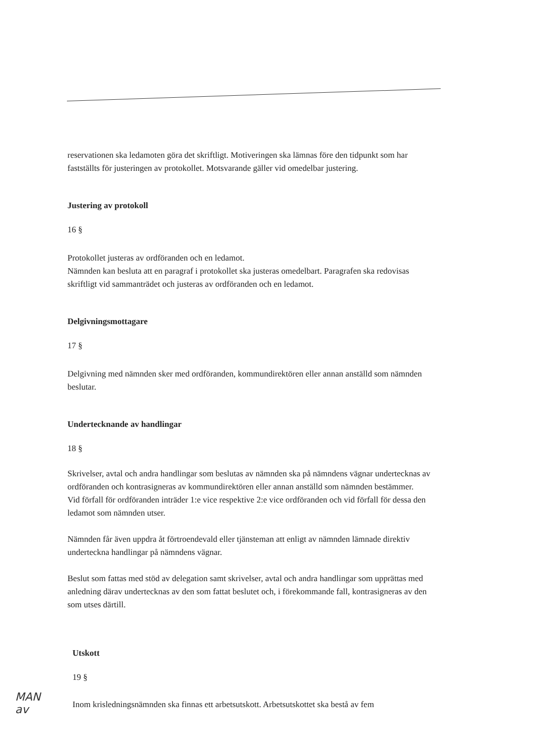reservationen ska ledamoten göra det skriftligt. Motiveringen ska lämnas före den tidpunkt som har fastställts för justeringen av protokollet. Motsvarande gäller vid omedelbar justering.
Justering av protokoll
16 §
Protokollet justeras av ordföranden och en ledamot.
Nämnden kan besluta att en paragraf i protokollet ska justeras omedelbart. Paragrafen ska redovisas skriftligt vid sammanträdet och justeras av ordföranden och en ledamot.
Delgivningsmottagare
17 §
Delgivning med nämnden sker med ordföranden, kommundirektören eller annan anställd som nämnden beslutar.
Undertecknande av handlingar
18 §
Skrivelser, avtal och andra handlingar som beslutas av nämnden ska på nämndens vägnar undertecknas av ordföranden och kontrasigneras av kommundirektören eller annan anställd som nämnden bestämmer.
Vid förfall för ordföranden inträder 1:e vice respektive 2:e vice ordföranden och vid förfall för dessa den ledamot som nämnden utser.
Nämnden får även uppdra åt förtroendevald eller tjänsteman att enligt av nämnden lämnade direktiv underteckna handlingar på nämndens vägnar.
Beslut som fattas med stöd av delegation samt skrivelser, avtal och andra handlingar som upprättas med anledning därav undertecknas av den som fattat beslutet och, i förekommande fall, kontrasigneras av den som utses därtill.
Utskott
19 §
Inom krisledningsnämnden ska finnas ett arbetsutskott. Arbetsutskottet ska bestå av fem
MAN
av